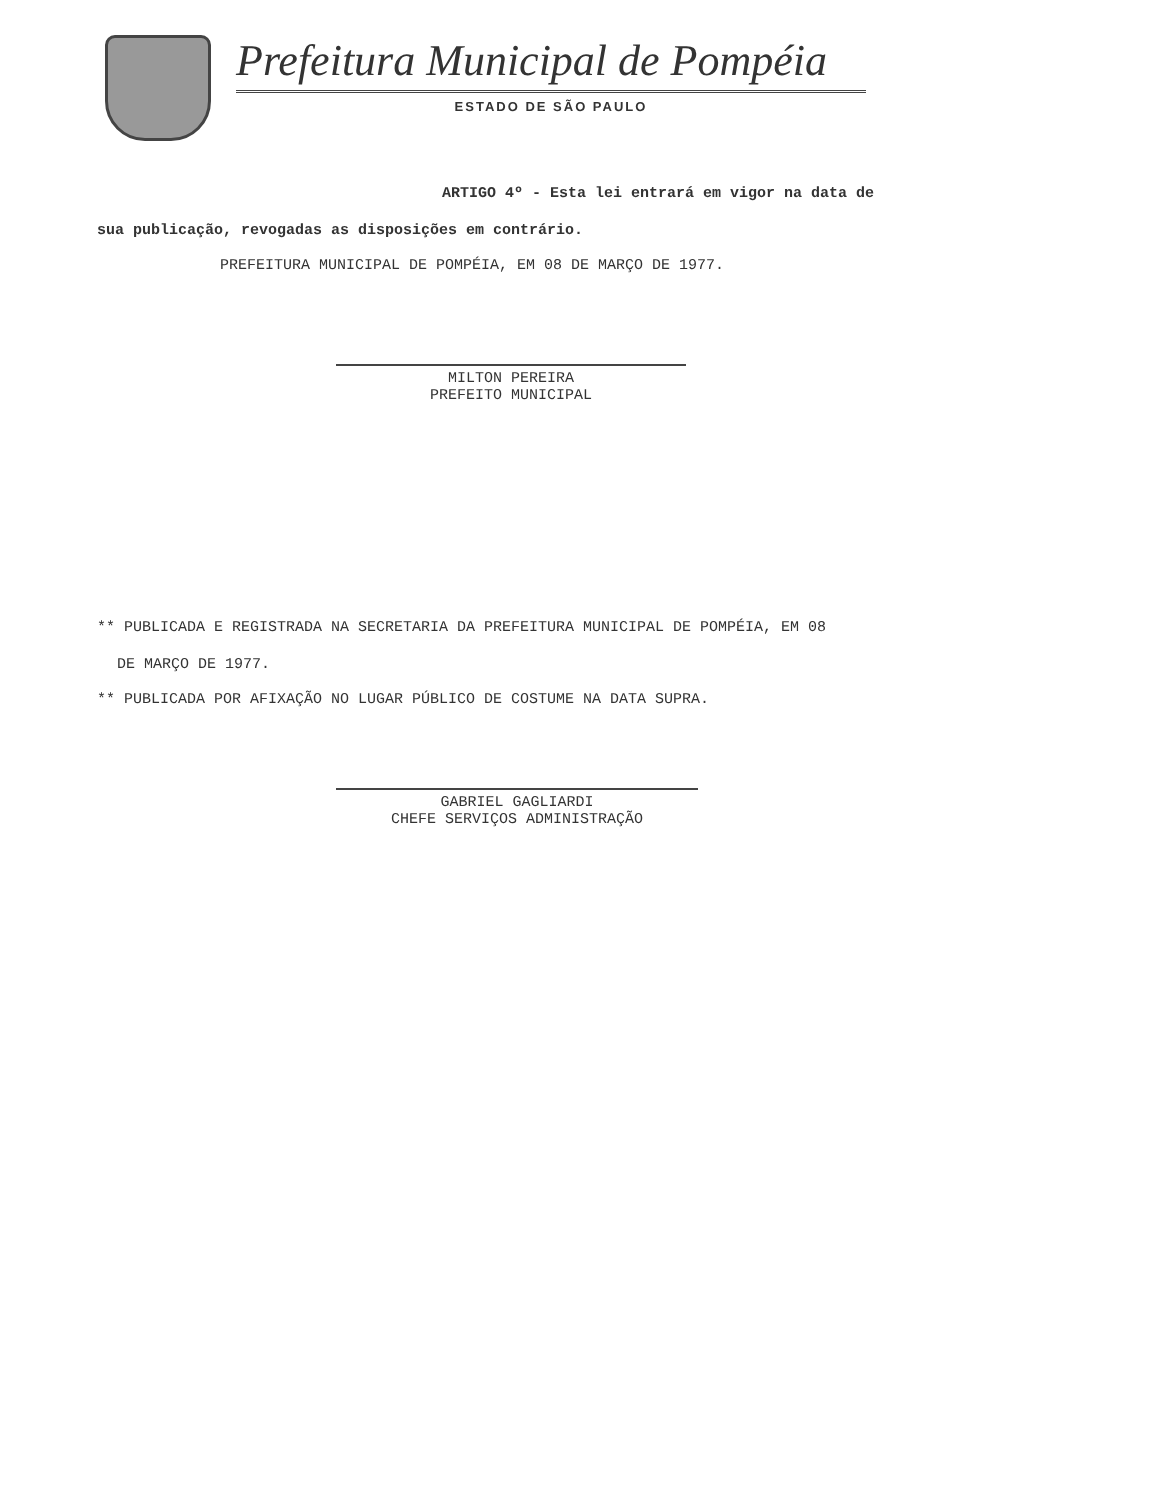Prefeitura Municipal de Pompéia
ESTADO DE SÃO PAULO
ARTIGO 4º - Esta lei entrará em vigor na data de
sua publicação, revogadas as disposições em contrário.
PREFEITURA MUNICIPAL DE POMPÉIA, EM 08 DE MARÇO DE 1977.
MILTON PEREIRA
PREFEITO MUNICIPAL
** PUBLICADA E REGISTRADA NA SECRETARIA DA PREFEITURA MUNICIPAL DE POMPÉIA, EM 08
DE MARÇO DE 1977.
** PUBLICADA POR AFIXAÇÃO NO LUGAR PÚBLICO DE COSTUME NA DATA SUPRA.
GABRIEL GAGLIARDI
CHEFE SERVIÇOS ADMINISTRAÇÃO